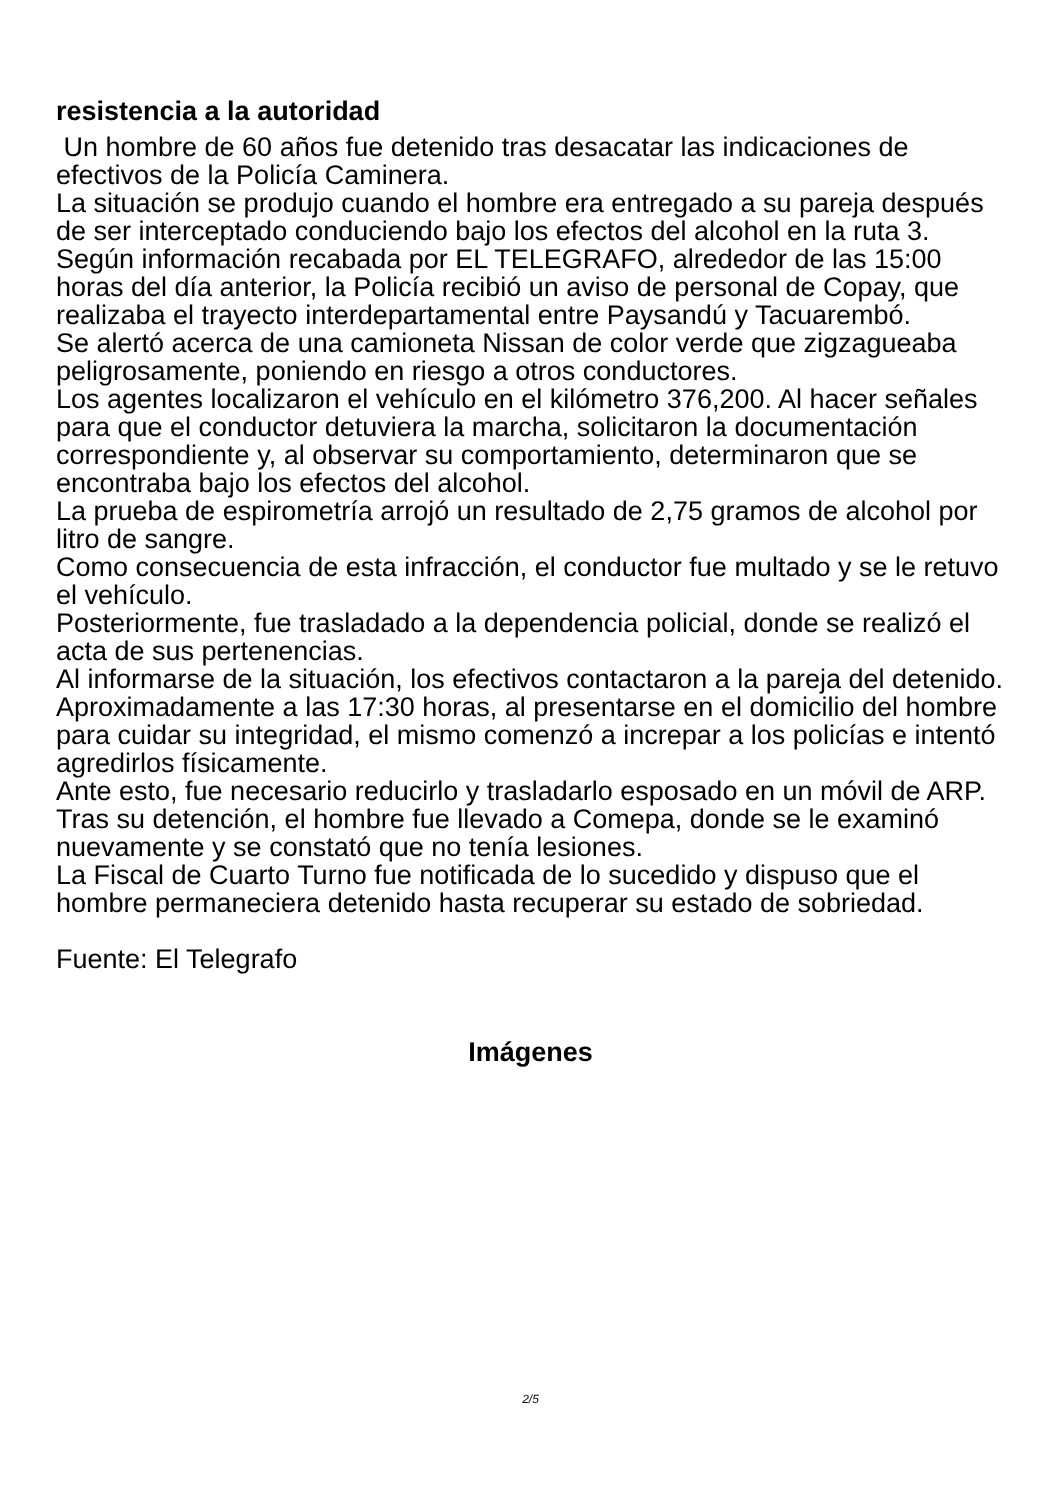resistencia a la autoridad
Un hombre de 60 años fue detenido tras desacatar las indicaciones de efectivos de la Policía Caminera.
La situación se produjo cuando el hombre era entregado a su pareja después de ser interceptado conduciendo bajo los efectos del alcohol en la ruta 3. Según información recabada por EL TELEGRAFO, alrededor de las 15:00 horas del día anterior, la Policía recibió un aviso de personal de Copay, que realizaba el trayecto interdepartamental entre Paysandú y Tacuarembó.
Se alertó acerca de una camioneta Nissan de color verde que zigzagueaba peligrosamente, poniendo en riesgo a otros conductores.
Los agentes localizaron el vehículo en el kilómetro 376,200. Al hacer señales para que el conductor detuviera la marcha, solicitaron la documentación correspondiente y, al observar su comportamiento, determinaron que se encontraba bajo los efectos del alcohol.
La prueba de espirometría arrojó un resultado de 2,75 gramos de alcohol por litro de sangre.
Como consecuencia de esta infracción, el conductor fue multado y se le retuvo el vehículo.
Posteriormente, fue trasladado a la dependencia policial, donde se realizó el acta de sus pertenencias.
Al informarse de la situación, los efectivos contactaron a la pareja del detenido.
Aproximadamente a las 17:30 horas, al presentarse en el domicilio del hombre para cuidar su integridad, el mismo comenzó a increpar a los policías e intentó agredirlos físicamente.
Ante esto, fue necesario reducirlo y trasladarlo esposado en un móvil de ARP.
Tras su detención, el hombre fue llevado a Comepa, donde se le examinó nuevamente y se constató que no tenía lesiones.
La Fiscal de Cuarto Turno fue notificada de lo sucedido y dispuso que el hombre permaneciera detenido hasta recuperar su estado de sobriedad.
Fuente: El Telegrafo
Imágenes
2/5